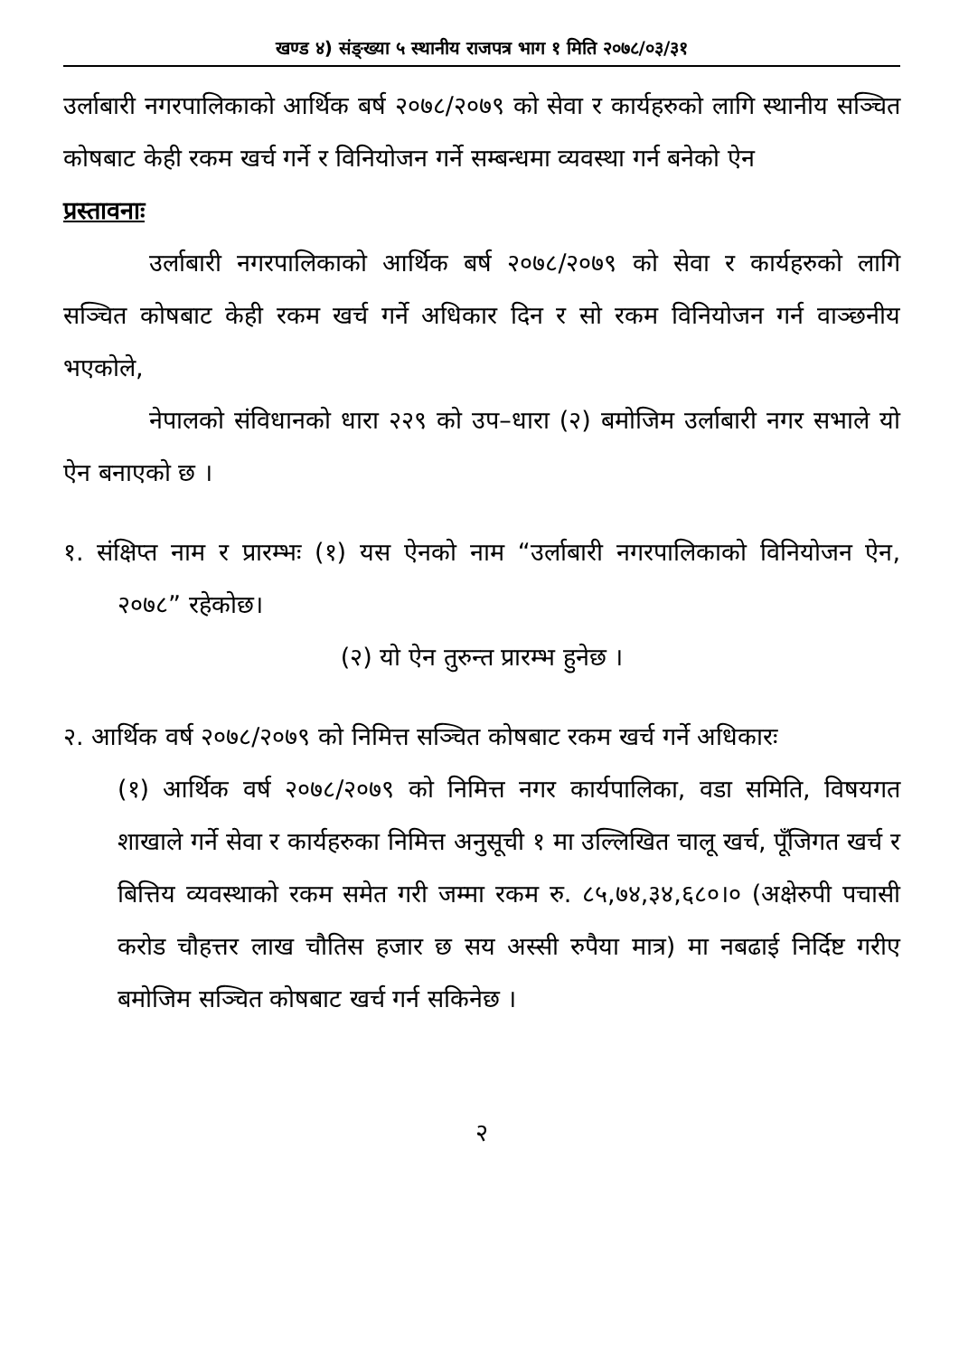खण्ड ४) संङ्ख्या ५ स्थानीय राजपत्र भाग १ मिति २०७८/०३/३१
उर्लाबारी नगरपालिकाको आर्थिक बर्ष २०७८/२०७९ को सेवा र कार्यहरुको लागि स्थानीय सञ्चित कोषबाट केही रकम खर्च गर्ने र विनियोजन गर्ने सम्बन्धमा व्यवस्था गर्न बनेको ऐन
प्रस्तावनाः
उर्लाबारी नगरपालिकाको आर्थिक बर्ष २०७८/२०७९ को सेवा र कार्यहरुको लागि सञ्चित कोषबाट केही रकम खर्च गर्ने अधिकार दिन र सो रकम विनियोजन गर्न वाञ्छनीय भएकोले,
नेपालको संविधानको धारा २२९ को उप–धारा (२) बमोजिम उर्लाबारी नगर सभाले यो ऐन बनाएको छ ।
१. संक्षिप्त नाम र प्रारम्भः (१) यस ऐनको नाम “उर्लाबारी नगरपालिकाको विनियोजन ऐन, २०७८” रहेकोछ।
(२) यो ऐन तुरुन्त प्रारम्भ हुनेछ ।
२. आर्थिक वर्ष २०७८/२०७९ को निमित्त सञ्चित कोषबाट रकम खर्च गर्ने अधिकारः
(१) आर्थिक वर्ष २०७८/२०७९ को निमित्त नगर कार्यपालिका, वडा समिति, विषयगत शाखाले गर्ने सेवा र कार्यहरुका निमित्त अनुसूची १ मा उल्लिखित चालू खर्च, पूँजिगत खर्च र बित्तिय व्यवस्थाको रकम समेत गरी जम्मा रकम रु. ८५,७४,३४,६८०।० (अक्षेरुपी पचासी करोड चौहत्तर लाख चौतिस हजार छ सय अस्सी रुपैया मात्र) मा नबढाई निर्दिष्ट गरीए बमोजिम सञ्चित कोषबाट खर्च गर्न सकिनेछ ।
२